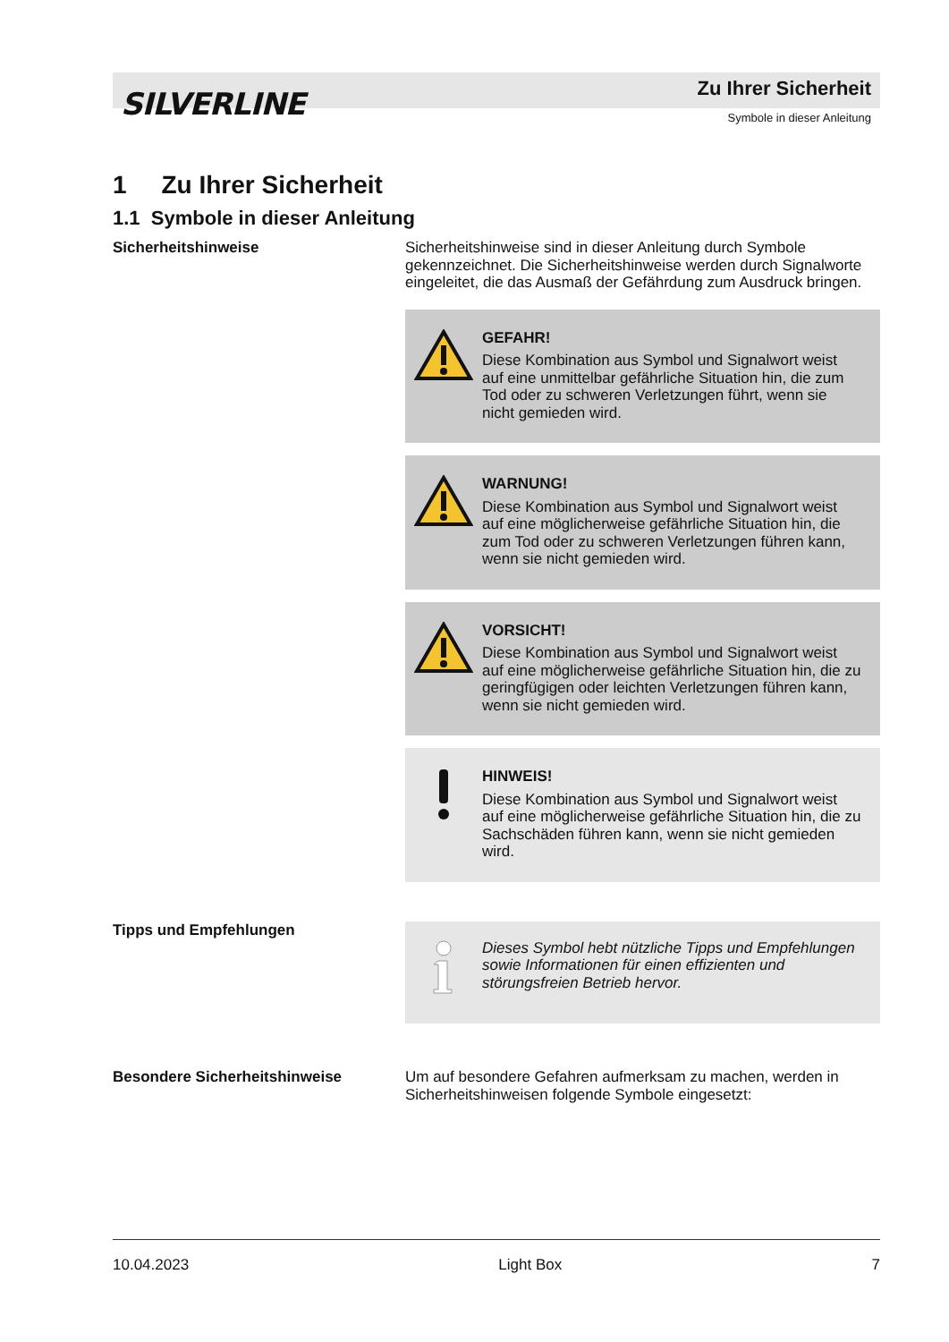SILVERLINE
Zu Ihrer Sicherheit
Symbole in dieser Anleitung
1 Zu Ihrer Sicherheit
1.1 Symbole in dieser Anleitung
Sicherheitshinweise Sicherheitshinweise sind in dieser Anleitung durch Symbole gekennzeichnet. Die Sicherheitshinweise werden durch Signal­worte eingeleitet, die das Ausmaß der Gefährdung zum Ausdruck bringen.
GEFAHR!
Diese Kombination aus Symbol und Signalwort weist auf eine unmittelbar gefährliche Situation hin, die zum Tod oder zu schweren Verletzungen führt, wenn sie nicht gemieden wird.
WARNUNG!
Diese Kombination aus Symbol und Signalwort weist auf eine möglicherweise gefährliche Situation hin, die zum Tod oder zu schweren Verletzungen führen kann, wenn sie nicht gemieden wird.
VORSICHT!
Diese Kombination aus Symbol und Signalwort weist auf eine möglicherweise gefährliche Situation hin, die zu geringfügigen oder leichten Verlet­zungen führen kann, wenn sie nicht gemieden wird.
HINWEIS!
Diese Kombination aus Symbol und Signalwort weist auf eine möglicherweise gefährliche Situation hin, die zu Sachschäden führen kann, wenn sie nicht gemieden wird.
Tipps und Empfehlungen
Dieses Symbol hebt nützliche Tipps und Empfeh­lungen sowie Informationen für einen effizienten und störungsfreien Betrieb hervor.
Besondere Sicherheitshinweise Um auf besondere Gefahren aufmerksam zu machen, werden in Sicherheitshinweisen folgende Symbole eingesetzt:
10.04.2023 Light Box 7